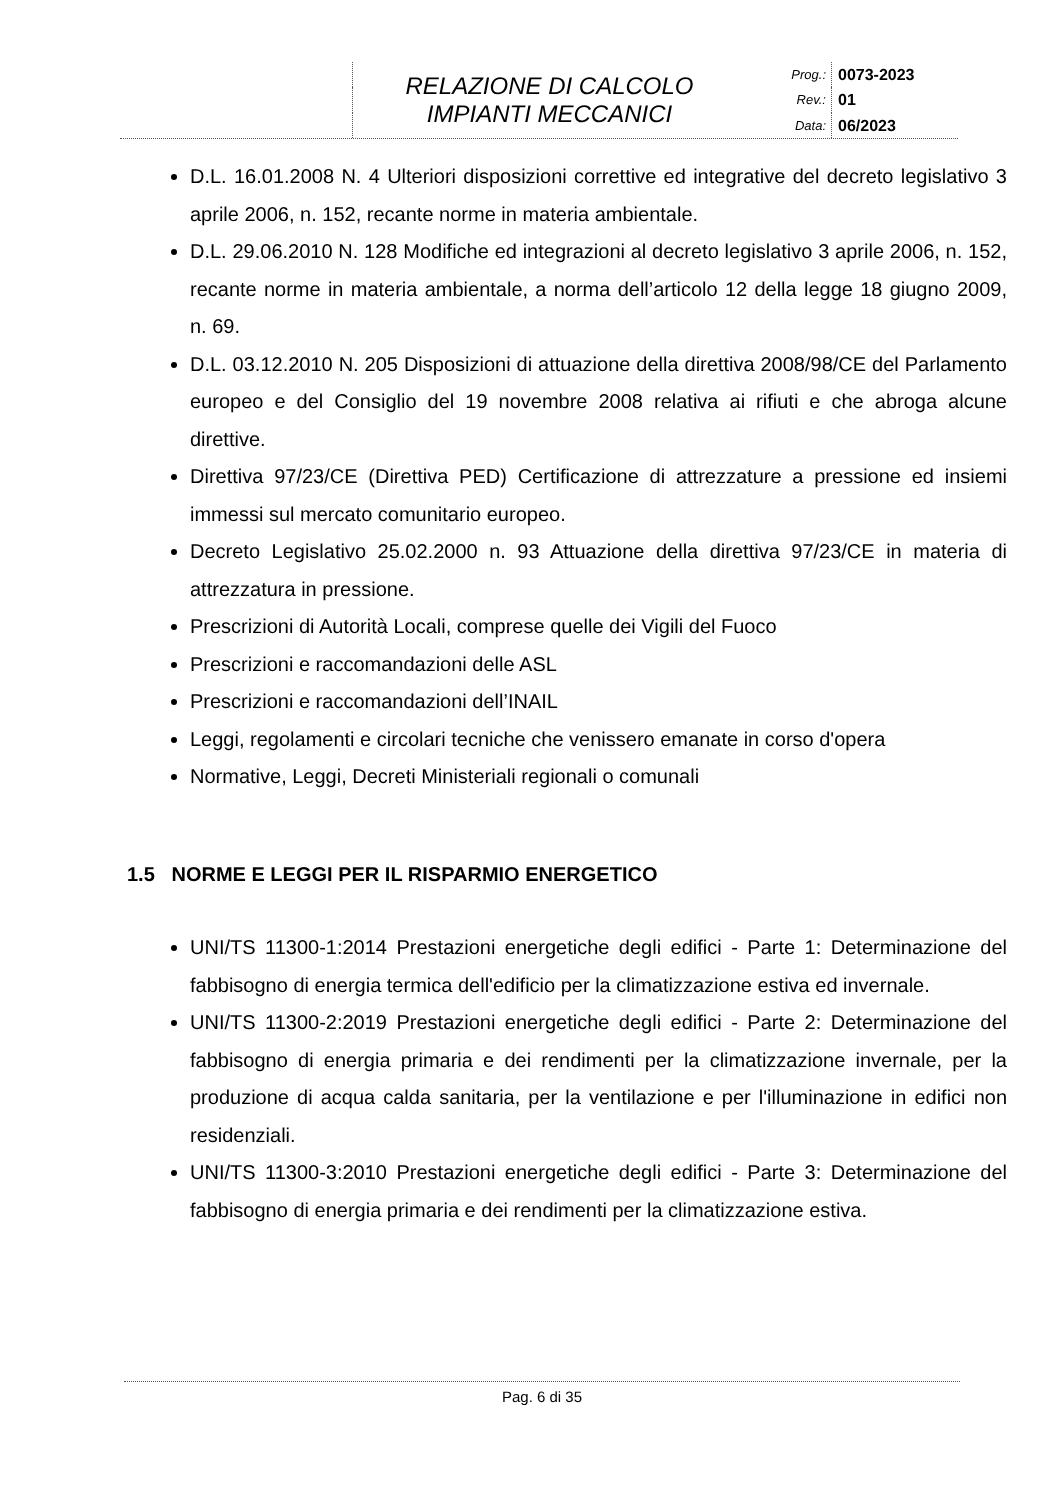| | RELAZIONE DI CALCOLO IMPIANTI MECCANICI | Prog.: | 0073-2023 |
| | | Rev.: | 01 |
| | | Data: | 06/2023 |
D.L. 16.01.2008 N. 4 Ulteriori disposizioni correttive ed integrative del decreto legislativo 3 aprile 2006, n. 152, recante norme in materia ambientale.
D.L. 29.06.2010 N. 128 Modifiche ed integrazioni al decreto legislativo 3 aprile 2006, n. 152, recante norme in materia ambientale, a norma dell’articolo 12 della legge 18 giugno 2009, n. 69.
D.L. 03.12.2010 N. 205 Disposizioni di attuazione della direttiva 2008/98/CE del Parlamento europeo e del Consiglio del 19 novembre 2008 relativa ai rifiuti e che abroga alcune direttive.
Direttiva 97/23/CE (Direttiva PED) Certificazione di attrezzature a pressione ed insiemi immessi sul mercato comunitario europeo.
Decreto Legislativo 25.02.2000 n. 93 Attuazione della direttiva 97/23/CE in materia di attrezzatura in pressione.
Prescrizioni di Autorità Locali, comprese quelle dei Vigili del Fuoco
Prescrizioni e raccomandazioni delle ASL
Prescrizioni e raccomandazioni dell’INAIL
Leggi, regolamenti e circolari tecniche che venissero emanate in corso d'opera
Normative, Leggi, Decreti Ministeriali regionali o comunali
1.5 NORME E LEGGI PER IL RISPARMIO ENERGETICO
UNI/TS 11300-1:2014 Prestazioni energetiche degli edifici - Parte 1: Determinazione del fabbisogno di energia termica dell'edificio per la climatizzazione estiva ed invernale.
UNI/TS 11300-2:2019 Prestazioni energetiche degli edifici - Parte 2: Determinazione del fabbisogno di energia primaria e dei rendimenti per la climatizzazione invernale, per la produzione di acqua calda sanitaria, per la ventilazione e per l'illuminazione in edifici non residenziali.
UNI/TS 11300-3:2010 Prestazioni energetiche degli edifici - Parte 3: Determinazione del fabbisogno di energia primaria e dei rendimenti per la climatizzazione estiva.
Pag. 6 di 35